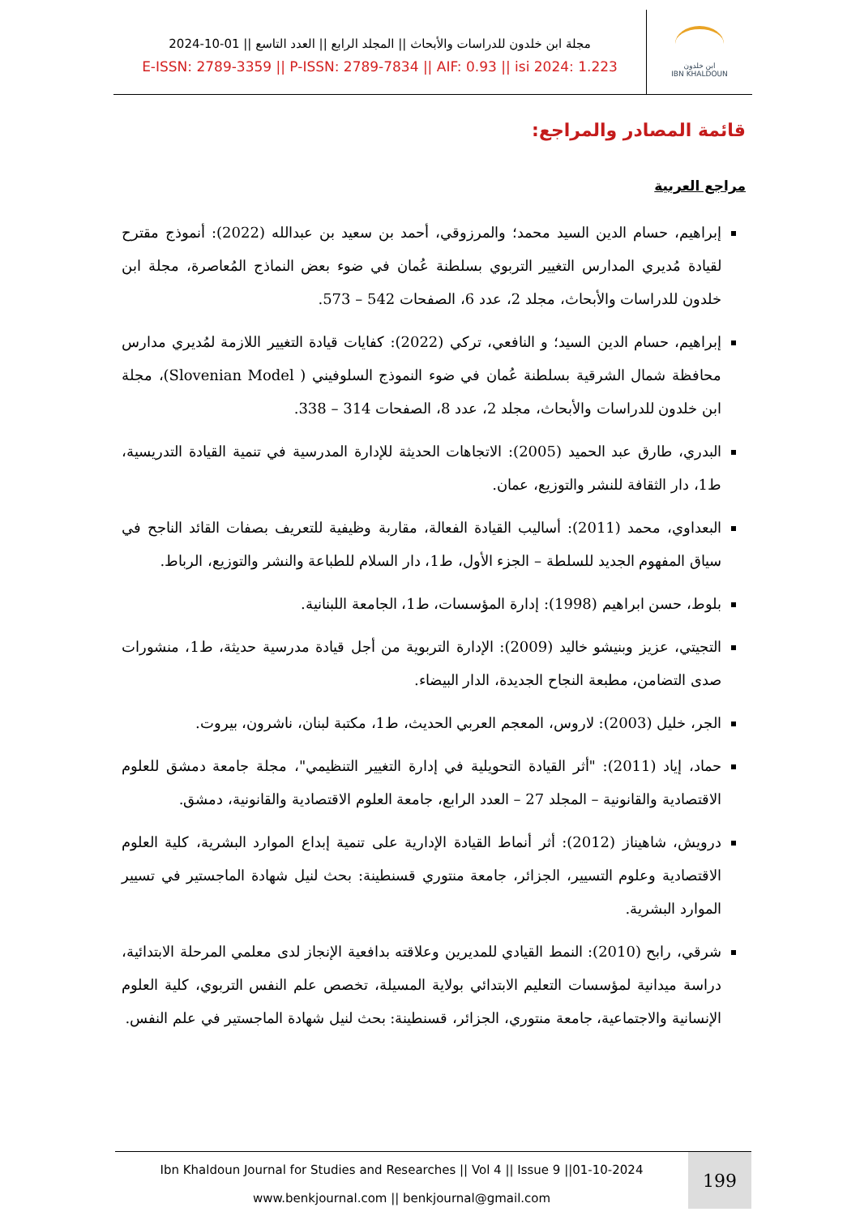ابن خلدون
IBN KHALDOUN
مجلة ابن خلدون للدراسات والأبحاث || المجلد الرابع || العدد التاسع || 01-10-2024
E-ISSN: 2789-3359 || P-ISSN: 2789-7834 || AIF: 0.93 || isi 2024: 1.223
قائمة المصادر والمراجع:
مراجع العربية
إبراهيم، حسام الدين السيد محمد؛ والمرزوقي، أحمد بن سعيد بن عبدالله (2022): أنموذج مقترح لقيادة مُديري المدارس التغيير التربوي بسلطنة عُمان في ضوء بعض النماذج المُعاصرة، مجلة ابن خلدون للدراسات والأبحاث، مجلد 2، عدد 6، الصفحات 542 – 573.
إبراهيم، حسام الدين السيد؛ و النافعي، تركي (2022): كفايات قيادة التغيير اللازمة لمُديري مدارس محافظة شمال الشرقية بسلطنة عُمان في ضوء النموذج السلوفيني ( Slovenian Model)، مجلة ابن خلدون للدراسات والأبحاث، مجلد 2، عدد 8، الصفحات 314 – 338.
البدري، طارق عبد الحميد (2005): الاتجاهات الحديثة للإدارة المدرسية في تنمية القيادة التدريسية، ط1، دار الثقافة للنشر والتوزيع، عمان.
البعداوي، محمد (2011): أساليب القيادة الفعالة، مقاربة وظيفية للتعريف بصفات القائد الناجح في سياق المفهوم الجديد للسلطة – الجزء الأول، ط1، دار السلام للطباعة والنشر والتوزيع، الرباط.
بلوط، حسن ابراهيم (1998): إدارة المؤسسات، ط1، الجامعة اللبنانية.
التجيتي، عزيز وبنيشو خاليد (2009): الإدارة التربوية من أجل قيادة مدرسية حديثة، ط1، منشورات صدى التضامن، مطبعة النجاح الجديدة، الدار البيضاء.
الجر، خليل (2003): لاروس، المعجم العربي الحديث، ط1، مكتبة لبنان، ناشرون، بيروت.
حماد، إياد (2011): "أثر القيادة التحويلية في إدارة التغيير التنظيمي"، مجلة جامعة دمشق للعلوم الاقتصادية والقانونية – المجلد 27 – العدد الرابع، جامعة العلوم الاقتصادية والقانونية، دمشق.
درويش، شاهيناز (2012): أثر أنماط القيادة الإدارية على تنمية إبداع الموارد البشرية، كلية العلوم الاقتصادية وعلوم التسيير، الجزائر، جامعة منتوري قسنطينة: بحث لنيل شهادة الماجستير في تسيير الموارد البشرية.
شرقي، رابح (2010): النمط القيادي للمديرين وعلاقته بدافعية الإنجاز لدى معلمي المرحلة الابتدائية، دراسة ميدانية لمؤسسات التعليم الابتدائي بولاية المسيلة، تخصص علم النفس التربوي، كلية العلوم الإنسانية والاجتماعية، جامعة منتوري، الجزائر، قسنطينة: بحث لنيل شهادة الماجستير في علم النفس.
Ibn Khaldoun Journal for Studies and Researches || Vol 4 || Issue 9 ||01-10-2024
www.benkjournal.com || benkjournal@gmail.com
199